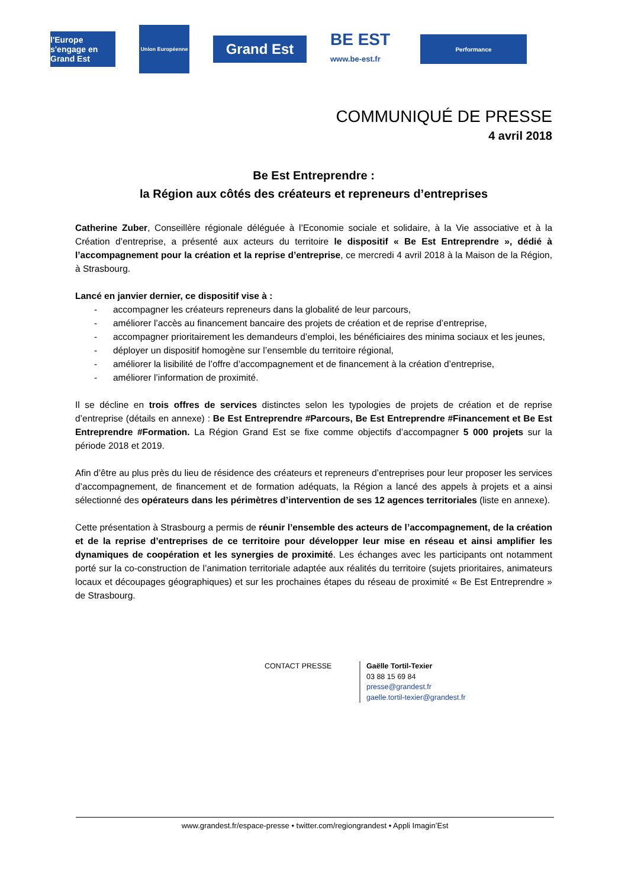l'Europe s'engage en Grand Est
Union Européenne
Grand Est
BE EST
www.be-est.fr
Performance
COMMUNIQUÉ DE PRESSE
4 avril 2018
Be Est Entreprendre :
la Région aux côtés des créateurs et repreneurs d’entreprises
Catherine Zuber, Conseillère régionale déléguée à l’Economie sociale et solidaire, à la Vie associative et à la Création d’entreprise, a présenté aux acteurs du territoire le dispositif « Be Est Entreprendre », dédié à l’accompagnement pour la création et la reprise d’entreprise, ce mercredi 4 avril 2018 à la Maison de la Région, à Strasbourg.
Lancé en janvier dernier, ce dispositif vise à :
- accompagner les créateurs repreneurs dans la globalité de leur parcours,
- améliorer l’accès au financement bancaire des projets de création et de reprise d’entreprise,
- accompagner prioritairement les demandeurs d’emploi, les bénéficiaires des minima sociaux et les jeunes,
- déployer un dispositif homogène sur l’ensemble du territoire régional,
- améliorer la lisibilité de l’offre d’accompagnement et de financement à la création d’entreprise,
- améliorer l’information de proximité.
Il se décline en trois offres de services distinctes selon les typologies de projets de création et de reprise d’entreprise (détails en annexe) : Be Est Entreprendre #Parcours, Be Est Entreprendre #Financement et Be Est Entreprendre #Formation. La Région Grand Est se fixe comme objectifs d’accompagner 5 000 projets sur la période 2018 et 2019.
Afin d’être au plus près du lieu de résidence des créateurs et repreneurs d’entreprises pour leur proposer les services d’accompagnement, de financement et de formation adéquats, la Région a lancé des appels à projets et a ainsi sélectionné des opérateurs dans les périmètres d’intervention de ses 12 agences territoriales (liste en annexe).
Cette présentation à Strasbourg a permis de réunir l’ensemble des acteurs de l’accompagnement, de la création et de la reprise d’entreprises de ce territoire pour développer leur mise en réseau et ainsi amplifier les dynamiques de coopération et les synergies de proximité. Les échanges avec les participants ont notamment porté sur la co-construction de l’animation territoriale adaptée aux réalités du territoire (sujets prioritaires, animateurs locaux et découpages géographiques) et sur les prochaines étapes du réseau de proximité « Be Est Entreprendre » de Strasbourg.
CONTACT PRESSE Gaëlle Tortil-Texier
03 88 15 69 84
presse@grandest.fr
gaelle.tortil-texier@grandest.fr
www.grandest.fr/espace-presse • twitter.com/regiongrandest • Appli Imagin’Est